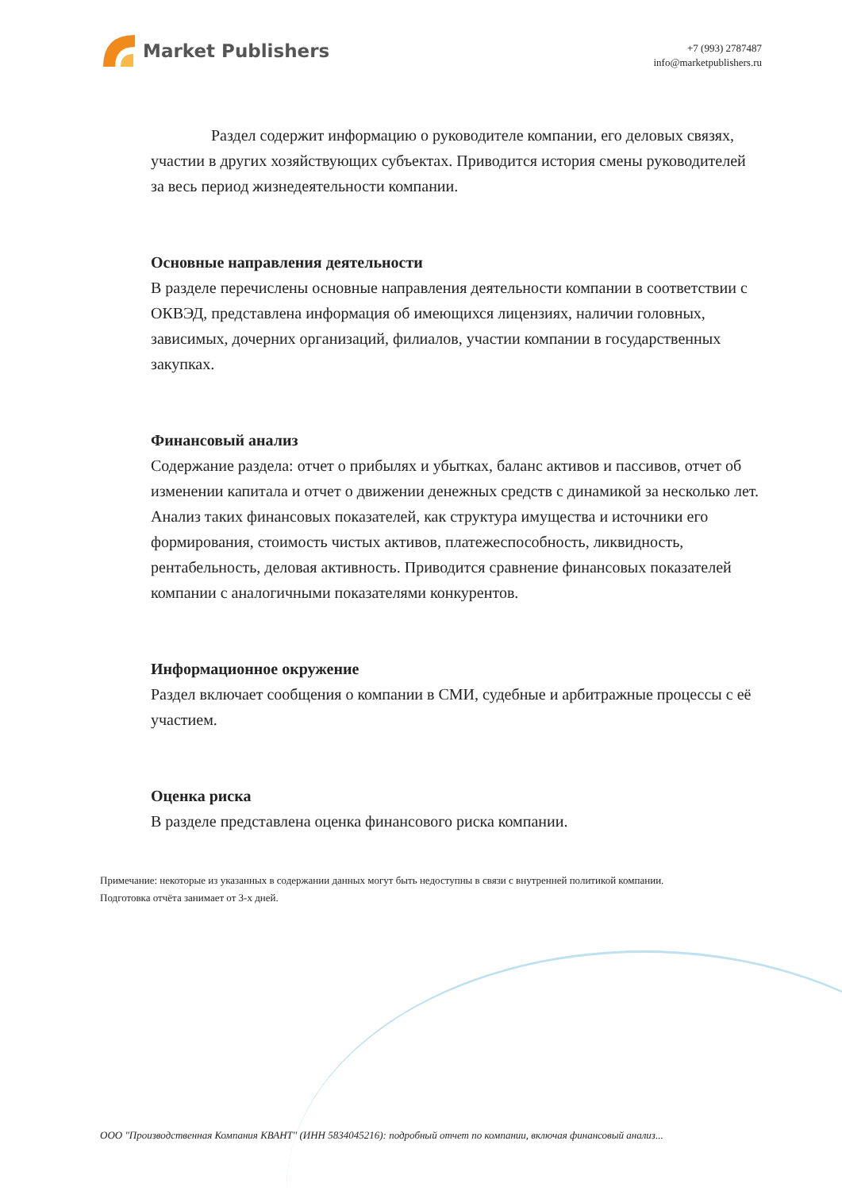Market Publishers
+7 (993) 2787487
info@marketpublishers.ru
Раздел содержит информацию о руководителе компании, его деловых связях, участии в других хозяйствующих субъектах. Приводится история смены руководителей за весь период жизнедеятельности компании.
Основные направления деятельности
В разделе перечислены основные направления деятельности компании в соответствии с ОКВЭД, представлена информация об имеющихся лицензиях, наличии головных, зависимых, дочерних организаций, филиалов, участии компании в государственных закупках.
Финансовый анализ
Содержание раздела: отчет о прибылях и убытках, баланс активов и пассивов, отчет об изменении капитала и отчет о движении денежных средств с динамикой за несколько лет. Анализ таких финансовых показателей, как структура имущества и источники его формирования, стоимость чистых активов, платежеспособность, ликвидность, рентабельность, деловая активность. Приводится сравнение финансовых показателей компании с аналогичными показателями конкурентов.
Информационное окружение
Раздел включает сообщения о компании в СМИ, судебные и арбитражные процессы с её участием.
Оценка риска
В разделе представлена оценка финансового риска компании.
Примечание: некоторые из указанных в содержании данных могут быть недоступны в связи с внутренней политикой компании.
Подготовка отчёта занимает от 3-х дней.
ООО "Производственная Компания КВАНТ" (ИНН 5834045216): подробный отчет по компании, включая финансовый анализ...